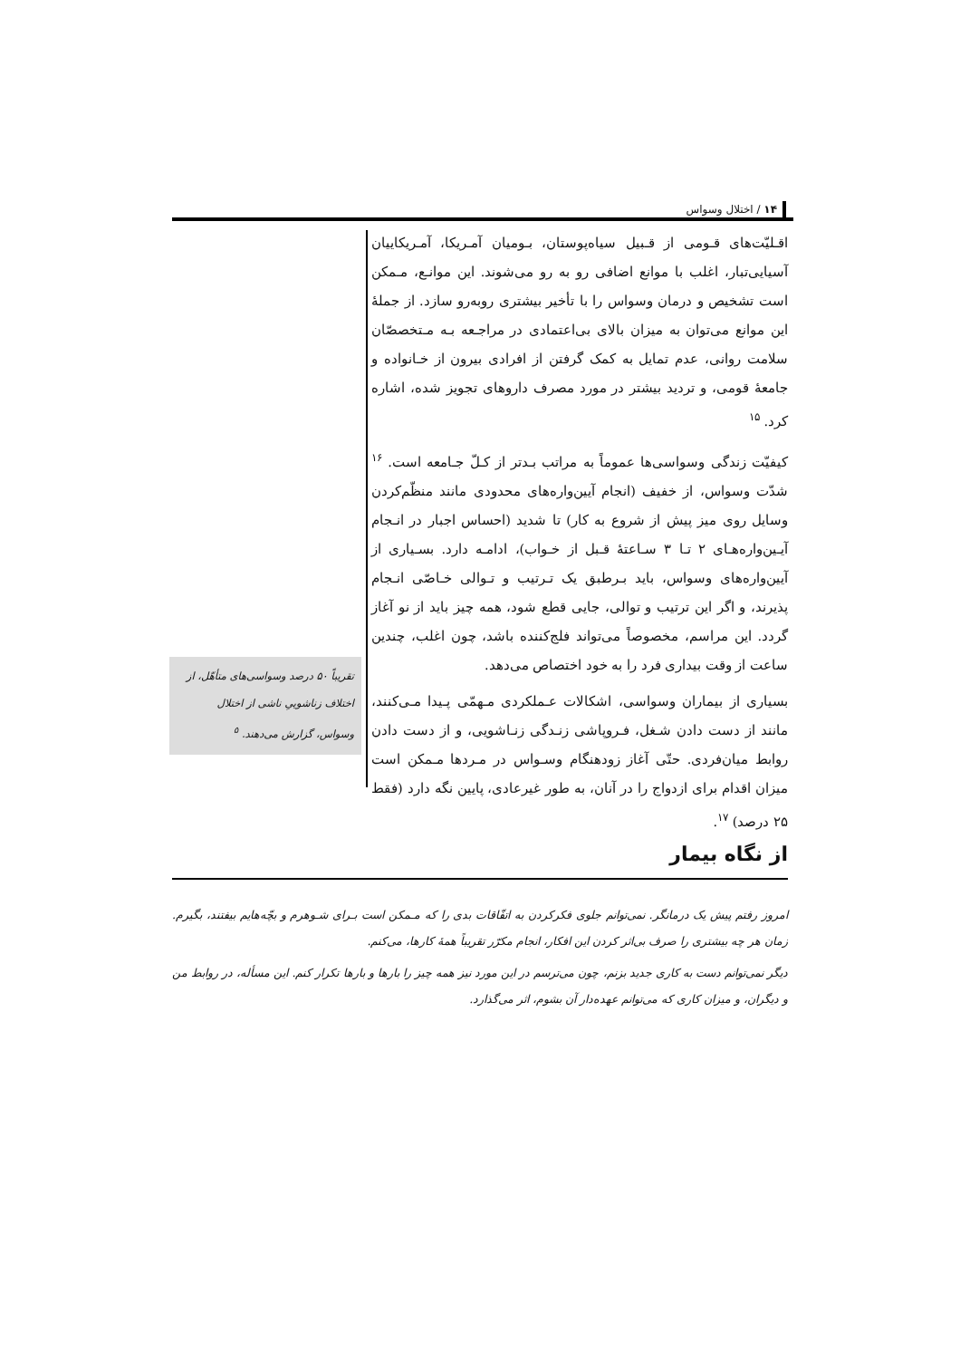۱۴ / اختلال وسواس
اقـلیّت‌های قـومی از قـبیل سیاه‌پوستان، بـومیان آمـریکا، آمـریکاییان آسیایی‌تبار، اغلب با موانع اضافی رو به رو می‌شوند. این موانـع، مـمکن است تشخیص و درمان وسواس را با تأخیر بیشتری روبه‌رو سازد. از جملهٔ این موانع می‌توان به میزان بالای بی‌اعتمادی در مراجـعه بـه مـتخصصّان سلامت روانی، عدم تمایل به کمک گرفتن از افرادی بیرون از خـانواده و جامعهٔ قومی، و تردید بیشتر در مورد مصرف داروهای تجویز شده، اشاره کرد. <sup>۱۵</sup>
کیفیّت زندگی وسواسی‌ها عموماً به مراتب بـدتر از کـلّ جـامعه است. <sup>۱۶</sup> شدّت وسواس، از خفیف (انجام آیین‌واره‌های محدودی مانند منظّم‌کردن وسایل روی میز پیش از شروع به کار) تا شدید (احساس اجبار در انـجام آیـین‌واره‌هـای ۲ تـا ۳ سـاعتهٔ قـبل از خـواب)، ادامـه دارد. بسـیاری از آیین‌واره‌های وسواس، باید بـرطبق یک تـرتیب و تـوالی خـاصّی انـجام پذیرند، و اگر این ترتیب و توالی، جایی قطع شود، همه چیز باید از نو آغاز گردد. این مراسم، مخصوصاً می‌تواند فلج‌کننده باشد، چون اغلب، چندین ساعت از وقت بیداری فرد را به خود اختصاص می‌دهد.
بسیاری از بیماران وسواسی، اشکالات عـملکردی مـهمّی پـیدا مـی‌کنند، مانند از دست دادن شـغل، فـروپاشی زنـدگی زنـاشویی، و از دست دادن روابط میان‌فردی. حتّی آغاز زودهنگام وسـواس در مـردها مـمکن است میزان اقدام برای ازدواج را در آنان، به طور غیرعادی، پایین نگه دارد (فقط ۲۵ درصد) <sup>۱۷</sup>.
تقریباً ۵۰ درصد وسواسی‌های متأهّل، از اختلاف زناشوییِ ناشی از اختلال وسواس، گزارش می‌دهند. <sup>۵</sup>
از نگاه بیمار
امروز رفتم پیش یک درمانگر. نمی‌توانم جلوی فکرکردن به اتفّاقات بدی را که مـمکن است بـرای شـوهرم و بچّه‌هایم بیفتند، بگیرم. زمان هر چه بیشتری را صرف بی‌اثر کردن این افکار، انجام مکرّر تقریباً همهٔ کارها، می‌کنم.
دیگر نمی‌توانم دست به کاری جدید بزنم، چون می‌ترسم در این مورد نیز همه چیز را بارها و بارها تکرار کنم. این مسأله، در روابط من و دیگران، و میزان کاری که می‌توانم عهده‌دار آن بشوم، اثر می‌گذارد.